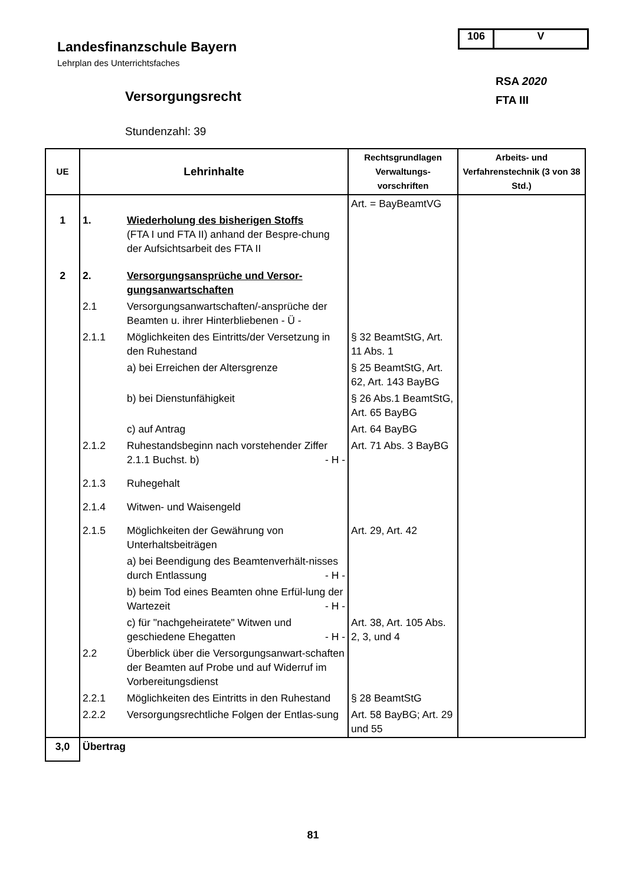106 V
Landesfinanzschule Bayern
Lehrplan des Unterrichtsfaches
RSA 2020
FTA III
Versorgungsrecht
Stundenzahl: 39
| UE | Lehrinhalte | | Rechtsgrundlagen Verwaltungs-vorschriften | Arbeits- und Verfahrenstechnik (3 von 38 Std.) |
| --- | --- | --- | --- | --- |
| | | | Art. = BayBeamtVG | |
| 1 | 1. | Wiederholung des bisherigen Stoffs (FTA I und FTA II) anhand der Bespre-chung der Aufsichtsarbeit des FTA II | | |
| 2 | 2. | Versorgungsansprüche und Versor-gungsanwartschaften | | |
| | 2.1 | Versorgungsanwartschaften/-ansprüche der Beamten u. ihrer Hinterbliebenen - Ü - | | |
| | 2.1.1 | Möglichkeiten des Eintritts/der Versetzung in den Ruhestand | § 32 BeamtStG, Art. 11 Abs. 1 | |
| | | a) bei Erreichen der Altersgrenze | § 25 BeamtStG, Art. 62, Art. 143 BayBG | |
| | | b) bei Dienstunfähigkeit | § 26 Abs.1 BeamtStG, Art. 65 BayBG | |
| | | c) auf Antrag | Art. 64 BayBG | |
| | 2.1.2 | Ruhestandsbeginn nach vorstehender Ziffer 2.1.1 Buchst. b) - H - | Art. 71 Abs. 3 BayBG | |
| | 2.1.3 | Ruhegehalt | | |
| | 2.1.4 | Witwen- und Waisengeld | | |
| | 2.1.5 | Möglichkeiten der Gewährung von Unterhaltsbeiträgen | Art. 29, Art. 42 | |
| | | a) bei Beendigung des Beamtenverhält-nisses durch Entlassung - H - | | |
| | | b) beim Tod eines Beamten ohne Erfül-lung der Wartezeit - H - | | |
| | | c) für "nachgeheiratete" Witwen und geschiedene Ehegatten - H - | Art. 38, Art. 105 Abs. 2, 3, und 4 | |
| | 2.2 | Überblick über die Versorgungsanwart-schaften der Beamten auf Probe und auf Widerruf im Vorbereitungsdienst | | |
| | 2.2.1 | Möglichkeiten des Eintritts in den Ruhestand | § 28 BeamtStG | |
| | 2.2.2 | Versorgungsrechtliche Folgen der Entlas-sung | Art. 58 BayBG; Art. 29 und 55 | |
| 3,0 | Übertrag | | | |
81